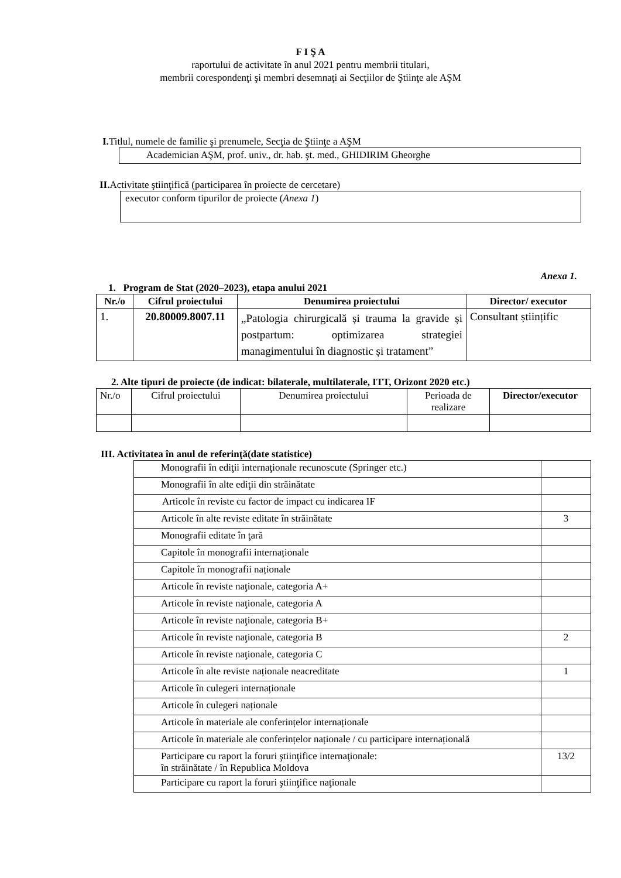F I Ş A
raportului de activitate în anul 2021 pentru membrii titulari,
membrii corespondenţi şi membri desemnaţi ai Secţiilor de Ştiinţe ale AŞM
I. Titlul, numele de familie şi prenumele, Secţia de Ştiinţe a AŞM
Academician AŞM, prof. univ., dr. hab. şt. med., GHIDIRIM Gheorghe
II. Activitate ştiinţifică (participarea în proiecte de cercetare)
executor conform tipurilor de proiecte (Anexa 1)
Anexa 1.
1. Program de Stat (2020–2023), etapa anului 2021
| Nr./o | Cifrul proiectului | Denumirea proiectului | Director/ executor |
| --- | --- | --- | --- |
| 1. | 20.80009.8007.11 | „Patologia chirurgicală și trauma la gravide și postpartum: optimizarea strategiei managimentului în diagnostic și tratament” | Consultant științific |
2. Alte tipuri de proiecte (de indicat: bilaterale, multilaterale, ITT, Orizont 2020 etc.)
| Nr./o | Cifrul proiectului | Denumirea proiectului | Perioada de realizare | Director/executor |
III. Activitatea în anul de referinţă(date statistice)
| Monografii în ediţii internaţionale recunoscute (Springer etc.) | |
| Monografii în alte ediţii din străinătate | |
| Articole în reviste cu factor de impact cu indicarea IF | |
| Articole în alte reviste editate în străinătate | 3 |
| Monografii editate în ţară | |
| Capitole în monografii internaționale | |
| Capitole în monografii naționale | |
| Articole în reviste naţionale, categoria A+ | |
| Articole în reviste naţionale, categoria A | |
| Articole în reviste naţionale, categoria B+ | |
| Articole în reviste naţionale, categoria B | 2 |
| Articole în reviste naţionale, categoria C | |
| Articole în alte reviste naționale neacreditate | 1 |
| Articole în culegeri internaționale | |
| Articole în culegeri naționale | |
| Articole în materiale ale conferințelor internaționale | |
| Articole în materiale ale conferințelor naționale / cu participare internațională | |
| Participare cu raport la foruri ştiinţifice internaţionale: în străinătate / în Republica Moldova | 13/2 |
| Participare cu raport la foruri ştiinţifice naţionale | |